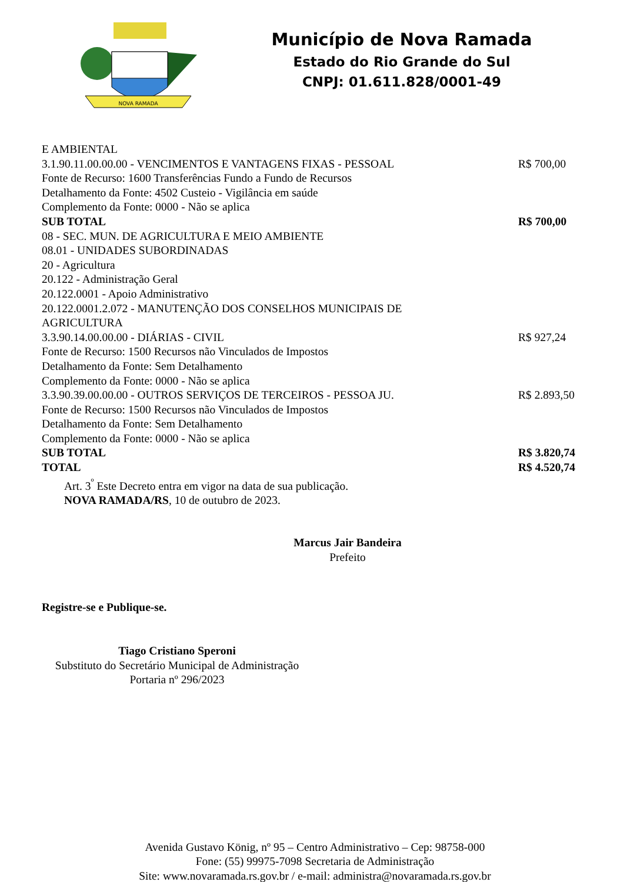NOVA RAMADA
Município de Nova Ramada
Estado do Rio Grande do Sul
CNPJ: 01.611.828/0001-49
E AMBIENTAL
3.1.90.11.00.00.00 - VENCIMENTOS E VANTAGENS FIXAS - PESSOAL R$ 700,00
Fonte de Recurso: 1600 Transferências Fundo a Fundo de Recursos
Detalhamento da Fonte: 4502 Custeio - Vigilância em saúde
Complemento da Fonte: 0000 - Não se aplica
SUB TOTAL R$ 700,00
08 - SEC. MUN. DE AGRICULTURA E MEIO AMBIENTE
08.01 - UNIDADES SUBORDINADAS
20 - Agricultura
20.122 - Administração Geral
20.122.0001 - Apoio Administrativo
20.122.0001.2.072 - MANUTENÇÃO DOS CONSELHOS MUNICIPAIS DE
AGRICULTURA
3.3.90.14.00.00.00 - DIÁRIAS - CIVIL R$ 927,24
Fonte de Recurso: 1500 Recursos não Vinculados de Impostos
Detalhamento da Fonte: Sem Detalhamento
Complemento da Fonte: 0000 - Não se aplica
3.3.90.39.00.00.00 - OUTROS SERVIÇOS DE TERCEIROS - PESSOA JU. R$ 2.893,50
Fonte de Recurso: 1500 Recursos não Vinculados de Impostos
Detalhamento da Fonte: Sem Detalhamento
Complemento da Fonte: 0000 - Não se aplica
SUB TOTAL R$ 3.820,74
TOTAL R$ 4.520,74
Art. 3<sup>º</sup> Este Decreto entra em vigor na data de sua publicação.
NOVA RAMADA/RS, 10 de outubro de 2023.
Marcus Jair Bandeira
Prefeito
Registre-se e Publique-se.
Tiago Cristiano Speroni
Substituto do Secretário Municipal de Administração
Portaria nº 296/2023
Avenida Gustavo König, nº 95 – Centro Administrativo – Cep: 98758-000
Fone: (55) 99975-7098 Secretaria de Administração
Site: www.novaramada.rs.gov.br / e-mail: administra@novaramada.rs.gov.br